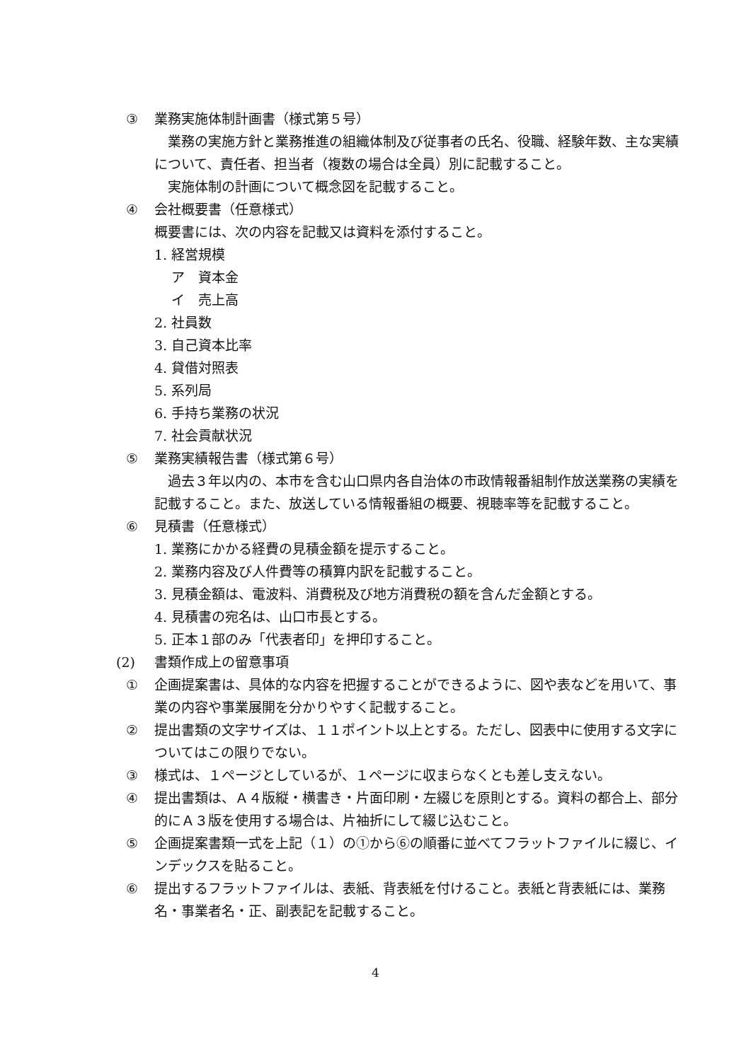③ 業務実施体制計画書（様式第５号）
業務の実施方針と業務推進の組織体制及び従事者の氏名、役職、経験年数、主な実績について、責任者、担当者（複数の場合は全員）別に記載すること。
実施体制の計画について概念図を記載すること。
④ 会社概要書（任意様式）
概要書には、次の内容を記載又は資料を添付すること。
1. 経営規模
ア　資本金
イ　売上高
2. 社員数
3. 自己資本比率
4. 貸借対照表
5. 系列局
6. 手持ち業務の状況
7. 社会貢献状況
⑤ 業務実績報告書（様式第６号）
過去３年以内の、本市を含む山口県内各自治体の市政情報番組制作放送業務の実績を記載すること。また、放送している情報番組の概要、視聴率等を記載すること。
⑥ 見積書（任意様式）
1. 業務にかかる経費の見積金額を提示すること。
2. 業務内容及び人件費等の積算内訳を記載すること。
3. 見積金額は、電波料、消費税及び地方消費税の額を含んだ金額とする。
4. 見積書の宛名は、山口市長とする。
5. 正本１部のみ「代表者印」を押印すること。
(2) 書類作成上の留意事項
① 企画提案書は、具体的な内容を把握することができるように、図や表などを用いて、事業の内容や事業展開を分かりやすく記載すること。
② 提出書類の文字サイズは、１１ポイント以上とする。ただし、図表中に使用する文字についてはこの限りでない。
③ 様式は、１ページとしているが、１ページに収まらなくとも差し支えない。
④ 提出書類は、Ａ４版縦・横書き・片面印刷・左綴じを原則とする。資料の都合上、部分的にＡ３版を使用する場合は、片袖折にして綴じ込むこと。
⑤ 企画提案書類一式を上記（１）の①から⑥の順番に並べてフラットファイルに綴じ、インデックスを貼ること。
⑥ 提出するフラットファイルは、表紙、背表紙を付けること。表紙と背表紙には、業務名・事業者名・正、副表記を記載すること。
4